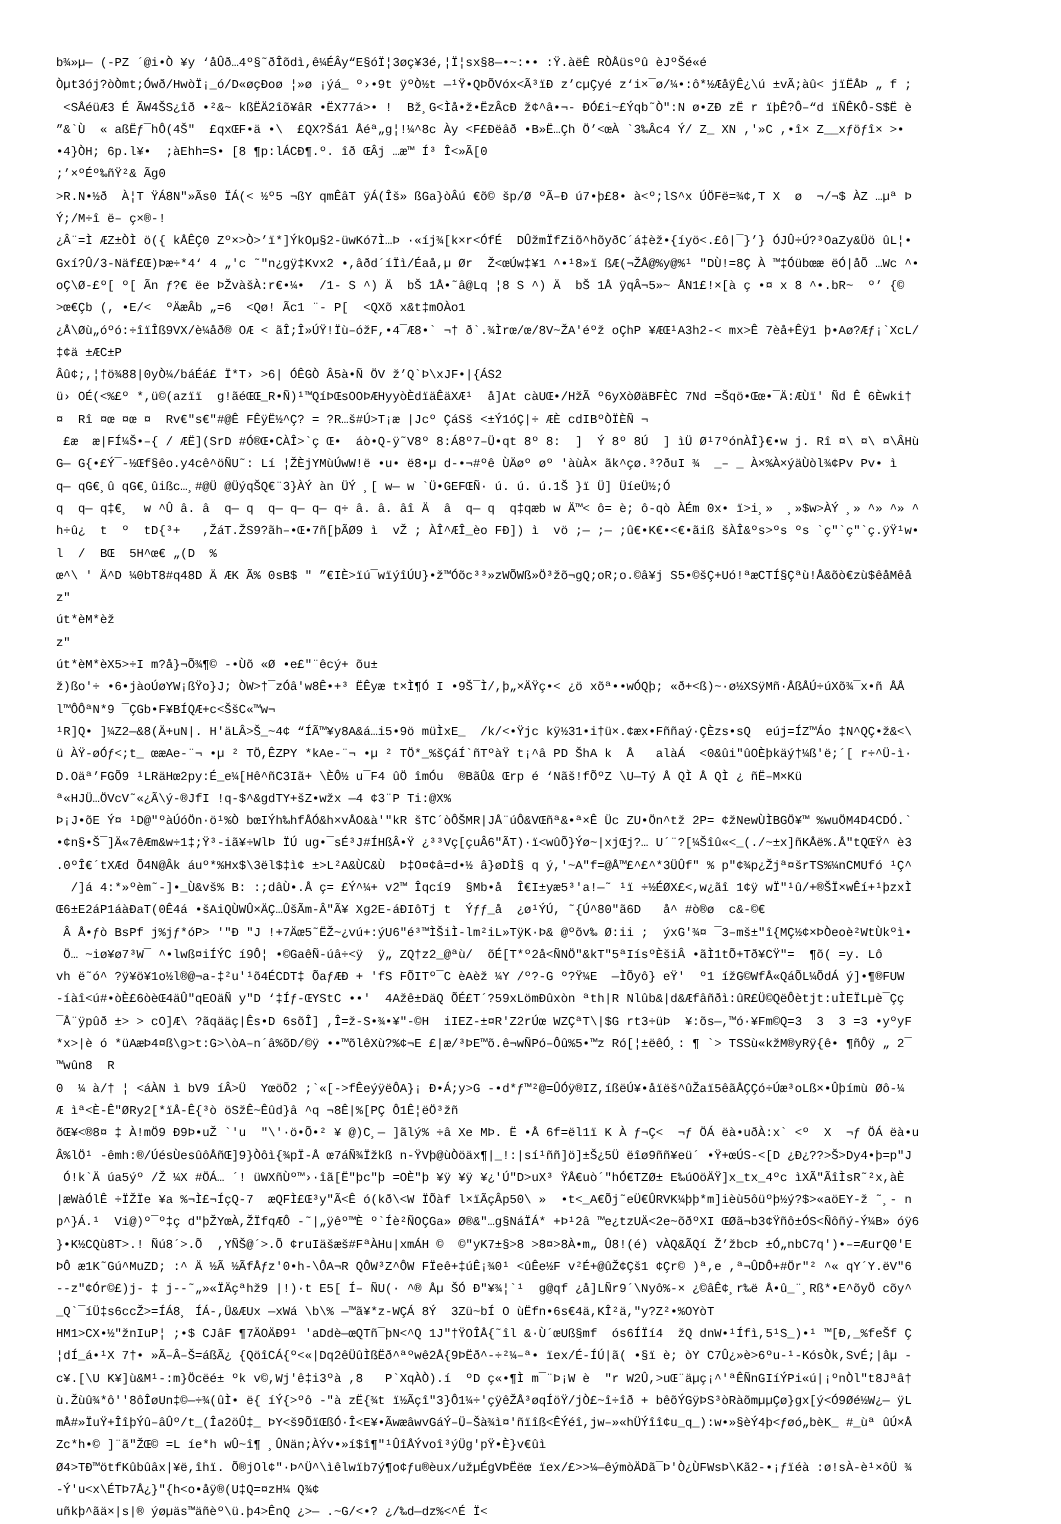b¾»µ— (-PZ ´@i•Ò ¥y ‘åÛð…4º§˜ðÎõdì,ê¼ÉÂy“E§óÏ¦3øç¥3é,¦Ï¦sx§8—•~:•• :Ÿ.àëÊ RÒÅüsºû èJºŠé«é
Òµt3ój?òÒmt;Ówð/HwòÏ¡_ó/D«øçÐoø ¦»ø ¡ýá_ º›•9t ÿºÒ½t —¹Ÿ•QÞÕVóx<Ã³ïÐ z’cµÇyé z‘i×¯ø/¼•:ô*½ÆåÿÊ¿\ú ±vÃ;àû< jïËÅÞ „ f ;
 <SÅéüÆ3 É ÃW4ŠS¿îð •²&~ kßËÄ2îõ¥âR •ËX77á>• !  Bž¸G<Ìå•ž•ËzÂcÐ ž¢^â•¬- ÐÓ£i~£Ýqb˜Ò":N ø•ZÐ zË r ïþÊ?Ô–“d ïÑÊKÔ-S$Ë è
”&`Ù  « aßËƒ¯hÔ(4Š"  £qxŒF•ä •\  £QX?Šá1 Åéª„g¦!¼^8c Ày <F£Ðëâð •B»Ë…Çh Ö’<œÀ `3‰Âc4 Ý/ Z_ XN ,'»C ,•î× Z__xƒöƒî× >•
•4}ÒH; 6p.l¥•  ;àEhh=S• [8 ¶p:lÁCÐ¶.º. îð ŒÂj …æ™ Í³ Î<»Ã[0
;’×ºÉº‰ñŸ²& Ãg0
>R.N•½ð  À¦T ŸÁ8N"»Ãs0 ÏÁ(< ½º5 ¬ßY qmÊâT ÿÁ(Îš» ßGa}òÂú €õ© šp/Ø ºÃ–Ð ú7•þ£8• à<º;lS^x ÚÖFë=¾¢,T X  ø  ¬/¬$ ÀZ …µª Þ
Ý;/M÷î ë– ç×®-!
¿Â¨=Ì ÆZ±ÒÌ ö({ kÅÊÇ0 Zº×>Ò>’ï*]ÝkOµ§2-üwKó7Ì…Þ ·«íj¾[k×r<ÓfÉ  DÛžmÏfZiõ^hõyðC´á‡èž•{íyö<.£ô|¯}’} ÓJÛ÷Ú?³OaZy&Üö ûL¦•
Gxí?Û/3-Näf£Œ)Þæ÷*4‘ 4 „'c ˜"n¿gÿ‡Kvx2 •,âðd´íÏì/Éaå,µ Ør  Ž<œÚw‡¥1 ^•¹8»ï ßÆ(¬ŽÅ@%y@%¹ "DÙ!=8Ç À ™‡Óübœæ ëÓ|åÕ …Wc ^•
oÇ\Ø-£º[ º[ Ãn ƒ?€ ëe ÞŽvàšÀ:r€•¼•  /1- S ^) Ä  bŠ 1Å•˜â@Lq ¦8 S ^) Ä  bŠ 1Å ÿqÂ¬5»~ ÅN1£!×[à ç •¤ x 8 ^•.bR~  º’ {©
>œ€Çb (, •E/<  ºÄæÂb „=6  <Qø! Ãc1 ¨- P[  <QXõ x&t‡mOÀo1
¿Å\Øù„óºó:÷îïÎß9VX/è¼åð® OÆ < ãÎ;Î»ÚŸ!Ïù–óžF,•4¯Æ8•` ¬† ð`.¾Ìrœ/œ/8V~ŽA'éºž oÇhP ¥ÆŒ¹A3h2-< mx>Ê 7èå+Êÿ1 þ•Aø?Æƒ¡`XcL/
‡¢ä ±ÆC±P
Âû¢;,¦†ö¾88|0yÒ¼/báÉá£ Ï*T› >6| ÓÊGÒ Â5à•Ñ ÖV ž’Q`Þ\xJF•|{ÁS2
ü› OÉ(<%£º *,ü©(azïï  g!ãéŒŒ_R•Ñ)¹™QíÞŒsOOÞÆHyyòÈdïäÊäXÆ¹  å]At càUŒ•/HžÃ º6yXòØäBFÈC 7Nd =Šqö•Œœ•¯Ä:ÆÙï' Ñd Ê 6Èwki†
¤  Rî ¤œ ¤œ ¤  Rv€"s€"#@Ê FÊÿË½^Ç? = ?R…š#Ú>T¡æ |Jcº ÇáSš <±Ý1óÇ|÷ ÆÈ cdIBºÒÏÈÑ ¬
 £æ  æ|FÍ¼Š•–{ / ÆË](SrD #Ó®Œ•CÀÎ>`ç Œ•  áò•Q-ÿ˜V8º 8:Á8º7–Ü•qt 8º 8:  ]  Ý 8º 8Ú  ] ìÜ Ø¹7ºónÀÎ}€•w j. Rî ¤\ ¤\ ¤\ÂHù
G— G{•£Ý¯-½Œf§êo.y4cê^öÑU˜: Lí ¦ŽÈjYMùÚwW!ë •u• ë8•µ d-•¬#ºê ÙÄøº øº 'àùÀ× ãk^çø.³?ðuI ¾  _– _ À×%À×ýäÙòl¾¢Pv Pv• ì
q— qG€¸û qG€¸ûißc…¸#@Ü @ÜýqŠQ€¨3}ÀÝ àn ÜÝ ¸[ w— w `Ü•GEFŒÑ· ú. ú. ú.1Š }ï Ü] ÜíeÜ½;Ó
q  q— q‡€¸  w ^Û â. â  q— q  q— q— q— q÷ â. â. âî Ä  â  q— q  q‡qæb w Ä™< ô= è; ô-qò ÀÉm 0x• ï>i¸»  ¸»$w>ÀÝ ¸» ^» ^» ^
h÷û¿  t  º  tD{³+   ,ŽáT.ŽS9?ãh–•Œ•7ñ[þÃØ9 ì  vŽ ; ÀÎ^ÆÎ_èo FÐ]) ì  vö ;— ;— ;û€•K€•<€•ãiß šÀÎ&ºs>ºs ºs `ç"`ç"`ç.ÿŸ¹w•
l  /  BŒ  5H^œ€ „(D  %
œ^\ ' Ä^D ¼0bT8#q48D Ä ÆK Ã% 0sB$ " ”€IÈ>ïú¯wïýîÚU}•ž™Óõc³³»zWÕWß»Ö³žõ¬gQ;oR;o.©â¥j S5•©šÇ+Uó!ªæCTÍ§Çªù!Å&õò€zù$êåMêå
z"
út*èM*èž
z"
út*èM*èX5>÷I m?å}¬Õ¾¶© -•Ùõ «Ø •e£"¨êcý+ õu±
ž)ßo'÷ •6•jàoÚøYW¡ßŸo}J; ÒW>†¯zÓâ'w8Ê•+³ ËÊyæ t×Ì¶Ó I •9Š¯Ì/,þ„×ÄŸç•< ¿ö xõª••wÓQþ; «ð+<ß)~·ø½XSÿMñ·ÅßÅÚ÷úXõ¾¯x•ñ ÅÅ
l™ÔÔªN*9 ¯ÇGb•F¥BÍQÆ+c<ŠšC«™w¬
¹R]Q• ]¼Z2—&8(Ä+uN|. H'äLÂ>Š_~4¢ “ÍÃ™¥y8A&á…i5•9ö müÌxE_  /k/<•Ÿjc kÿ½31•i†ü×.¢æx•Fññaý·ÇÈzs•sQ  eúj=ÍZ™Áo ‡N^QÇ•ž&<\
ü ÀŸ-øÓƒ<;t_ œæAe-¨¬ •µ ² TÖ,ÊZPY *kAe-¨¬ •µ ² TÖ*_%šÇáÍ`ñTºàŸ t¡^â PD ŠhA k  Å   alàÁ  <0&ûi"ûOÈþkäý†¼ß'ë;´[ r÷^Ü-ì·
D.Oäª’FGÕ9 ¹LRäHœ2py:É_e¼[Hê^ñC3Iã+ \ÈÔ½ u¯F4 ûÖ îmÓu  ®BãÛ& Œrp é ‘Nãš!fÕºZ \U—Tý Å QÌ Å QÌ ¿ ñË–M×Kü
ª«HJÜ…ÖVcV˜«¿Ã\ý-®JfI !q-$^&gdTY+šZ•wžx —4 ¢3¨P Ti:@X%
Þ¡J•õE Ý¤ ¹D@"ºàÚóÖn·ö¹%Ò bœIÝh‰hfÅÓ&h×vÅO&à'"kR šTC´òÔŠMR|JÅ¨úÔ&VŒñª&•ª×Ê Üc ZU•Ön^tž 2P= ¢žNewÙÌBGÖ¥™ %wuÖM4D4CDÓ.`
•¢n§•Š¯]Ä«7êÆm&w÷1‡;Ÿ³-iã¥÷WlÞ ÏÚ ug•¯sÉ³J#ÍHßÂ•Ÿ ¿³³Vç[çuÂ6"ÃT)·ï<wûÕ}Ýø~|xjŒj?… U´¨?[¼Šîû«<_(./~±x]ñKÅë%.Å"tQŒŸ^ è3
.0ºÎ€´tXÆd Õ4N@Âk áuº*%Hx$\3ël$‡ì¢ ±>L²A&ÙC&Ù  Þ‡O¤¢â=d•½ â}øDÌ§ q ý,'~A"f=@Å™£^£^*3ÜÛf" % p"¢¾p¿Žjª¤šrTS%¼nCMUfó ¹Ç^
  /]á 4:*»ºèm˜-]•_Ù&vš% B: :;dâÙ•.Å ç= £Ý^¼+ v2™ Îqcí9  §Mb•å  Î€I±yæ5³'a!—˜ ¹ï ÷½ÉØX£<,w¿ãî 1¢ÿ wÏ"¹û/+®ŠÏ×wÊí+¹þzxÌ
Œ6±E2áP1áàÐaT(0Ê4á •šAiQÙWÛ×ÄÇ…ÛšÃm-Â"Ã¥ Xg2E-áÐIôTj t  Ýƒƒ_å  ¿ø¹ÝÚ, ˜{Ú^80"ã6D   å^ #ò®ø  c&-©€
 Â Å•ƒò BsPf j%jƒ*óP> '"Ð "J !+7Äœ5˜ËŽ~¿vú+:ýU6"é³™ÌŠiÌ-lm²iL»TÿK·Þ& @ºõv‰ Ø:ii ;  ýxG'¾¤ ¯3–mš±"î{MÇ½¢×ÞÒeoè²WtÙkºì•
 Ö… ~iø¥ø7³W¯ ^•lwß¤iÍÝC í9Ô¦ •©GaêÑ-úâ÷<ÿ  ÿ„ ZQ†z2_@ªù/  õÉ[T*º2å<ÑNÖ"&kT"5ªIísºÈšiÂ •ãÌ1tÕ+Tð¥CŸ"=  ¶õ( =y. Lô
vh ë˜ó^ ?ÿ¥ö¥1o½l®@¬a-‡²u'¹õ4ÉCDT‡ ÕaƒÆÐ + 'fS FÕITº¯C èAèž ¼Y /º?-G º?Ÿ¼E  —ÌÕyô} eŸ'  º1 ížG©WfÅ«QáÕL¼ÕdÁ ý]•¶®FUW
-íàî<ú#•òÈ£6òèŒ4äÛ"qEOäÑ y"D ‘‡Íƒ-ŒYStC ••'  4Ažê±DäQ ÕÉ£T´?59xLömÐûxòn ªth|R Nlûb&|d&Æfâñðì:ûR£Ü©QëÔètjt:uÌEÏLµè¯Çç
¯Å¨ÿpûð ±> > cO]Æ\ ?ãqääç|Ês•D 6sõÎ] ,Î=ž-S•¾•¥"-©H  iIEZ-±¤R'Z2rÚœ WZÇªT\|$G rt3÷üÞ  ¥:õs—,™ó·¥Fm©Q=3  3  3 =3 •yºyF
*x>|è ó *üAæÞ4¤ß\g>t:G>\òA–n´â%õD/©ÿ ••™õlêXù?%¢¬E £|æ/³ÞE™õ.ê¬wÑPó–Ôû%5•™z Ró[¦±ëêÓ¸: ¶ `> TSSù«kžM®yRÿ{ê• ¶ñÔÿ „ 2¯
™wûn8  R
0  ¼ à/† ¦ <áÀN ì bV9 íÂ>Ü  YœöÕ2 ;`«[->fÊeýÿëÔA}¡ Ð•Á;y>G -•d*ƒ™²@=ÛÓÿ®IZ,íßëÚ¥•åïëš^ûŽaï5êãÅÇÇó÷Úæ³oLß×•Ûþímù Øô-¼
Æ ìª<È-Ê"ØRy2[*ïÅ-Ê{³ò öSžÊ~Êûd}â ^q ¬8Ê|%[PÇ Ô1Ê¦ëÖ³žñ
õŒ¥<®8¤ ‡ À!mÖ9 Ð9Þ•uŽ `'u  "\'·ö•Õ•² ¥ @)C¸— ]ãlý% ÷â Xe MÞ. Ë •Å 6f=ël1ï K À ƒ¬Ç<  ¬ƒ ÖÁ ëà•uðÀ:x` <º  X  ¬ƒ ÖÁ ëà•u
Â%lÖ¹ -êmh:®/ÚésÙesûôÅñŒ]9}Òôì{¾pÏ-Å œ7áÑ¾Ïžkß n-ŸVþ@ùÒöäx¶|_!:|sí¹ññ]ö]±Š¿5Ü ëîø9ññ¥eü´ •Ÿ+œÚS-<[D ¿Ð¿??>Š>Dy4•þ=p"J
 Ó!k`Ä úa5ýº /Ž ¼X #ÖÁ… ´! üWXñÙº™›·îã[Ë"þc"þ =OÈ"þ ¥ÿ ¥ÿ ¥¿'Ú"D>uX³ ŸÅ€uò´"hÓ€TZØ± E‰úOöÄŸ]x_tx_4ºc ìXÃ"ÃîÌsR˜²x,àÈ
|æWàÓlÊ ÷ÏŽÏe ¥a %¬Ì£¬ÍçQ-7  æQFÌ£Œ³y"Ã<Ê ó(kð\<W ÏÕàf l×ïÃçÂp50\ »  •t<_A€Õj˜eÜ€ÛRVK¼þþ*m]ièù5ôüºþ½ý?$>«aöEY-ž ˜¸- n
p^}Á.¹  Vi@)º¯º‡ç d"þŽYœÀ,ŽÏfqÆÔ -˜|„ÿêº™È º`Íè²ÑOÇGa» Ø®&"…g§NáÏÁ* +Þ¹2â ™e¿tzUÄ<2e~õðºXI ŒØã¬b3¢Ÿñô±ÓS<Ñôñý-Ý¼B» óÿ6
}•K½CQù8T>.! Ñú8´>.Õ  ,YÑŠ@´>.Õ ¢ruIäšæš#FªÀHu|xmÁH ©  ©"yK7±§>8 >8¤>8À•m„ Û8!(é) vÀQ&ÃQí Ž’žbcÞ ±Ó„nbC7q')•–=ÆurQ0'E
ÞÔ æ1K˜Gú^MuZD; :^ Ä ½Ã ½ÃfÅƒz'0•h-\ÔA¬R QÔW³Z^ÔW FÏeê+‡úÊ¡¾0¹ <ûÊe½F v²É+@ûŽ¢Çš1 ¢Çr© )ª,e ,ª¬ÛDÔ+#Ör"² ^« qY´Y.ëV"6
--z"¢Ór©£)j- ‡ j--˜„»«ÏÄçªhž9 |!)·t E5[ Í– ÑU(· ^® Åµ ŠÓ Ð"¥¾¦`¹  g@qf ¿å]LÑr9´\Nyô%-× ¿©âÊ¢¸r‰ë Å•û_¨¸Rß*•E^õyÖ cõy^
_Q`¯íÜ‡s6ccŽ>=ÍÁ8¸ ÍÁ-,Ü&ÆUx —xWá \b\% —™ã¥*z-WÇÁ 8Ý  3Zü~bÍ O ùËfn•6s€4ä,KÎ²ä,"y?Z²•%OYòT
HM1>CX•½"žnIuP¦ ;•$ CJâF ¶7ÄOÄÐ9¹ 'aDdè—œQTñ¯þN<^Q 1J"†ŸOÎÅ{˜îl &·Ù´œUß§mf  ós6ÍÏí4  žQ dnW•¹Ífì,5¹S_)•¹ ™[Ð,_%feŠf Ç
¦dÍ_á•¹X 7†• »Ã–Â–Š=áßÃ¿ {QöîCÁ{º<«|Dq2êÜûÌßËð^ªºwê2Å{9ÞËð^-÷²¼–ª• ïex/É-ÍÚ|ã( •§ï è; òY C7Û¿»è>6ºu-¹-KósÒk,SvÉ;|âµ -
c¥.[\U K¥]ù&M¹-:m}Öcëé± ºk v©,Wj'ê‡i3ºà ,8   P`XqÀÒ).í  ºD ç«•¶Ì m¯¨Þ¡W è  "r W2Û,>uŒ¨äµç¡^'ªÊÑnGIíÝPi«ú|¡ºnÒl"t8Jªâ†
ù.Žùû¾*ô''8ôÎøUn‡©—÷¾(ûÌ• ë{ íÝ{>ºô -"à zË{¾t ï½Ãçî"3}Ô1¼÷'çÿêŽÅ³øqÍöŸ/jÒ£~î÷îð + bêõÝGÿÞS³òRàõmµµÇø}gx[ý<Ó9Øé½W¿— ÿL
mÅ#»ÏuŸ+ÎîþÝû–âÛº/t_(Îa2öÛ‡_ ÞY<š9ÕïŒßÓ·Î<E¥•ÃwæâwvGáÝ–Ü–Šà¾ì¤'ñïîß<ÊÝéî,jw–»«hÜÝîî¢u_q_):w•»§èÝ4þ<ƒøó„bèK_ #_ùª ûÚ×Å
Zc*h•© ]¨ã"ŽŒ© =L íe*h wÛ~î¶ ¸ÛNän;ÀÝv•»í$î¶"¹ÛîÅÝvoî³ýÜg'pŸ•È}v€ûì
Ø4>TÐ™ötfKûbûâx|¥ë,îhï. Õ®jOl¢"·Þ^Ü^\ìêlwïb7ý¶o¢ƒu®èux/užµÉgVÞËëœ ïex/£>>¼—êýmòÄDã¯Þ'Ò¿ÙFWsÞ\Kã2-•¡ƒïéà :ø!sÀ-è¹×ôÜ ¾
-Ý'u<x\ÉTÞ7Å¿}"{h<o•åÿ®(U‡Q=¤zH¼ Q¾¢
uñkþ^ãä×|s|® ýøµäs™äñèº\ü.þ4>ÊnQ ¿>— .~G/<•? ¿/‰d—dz%<^É Ï<